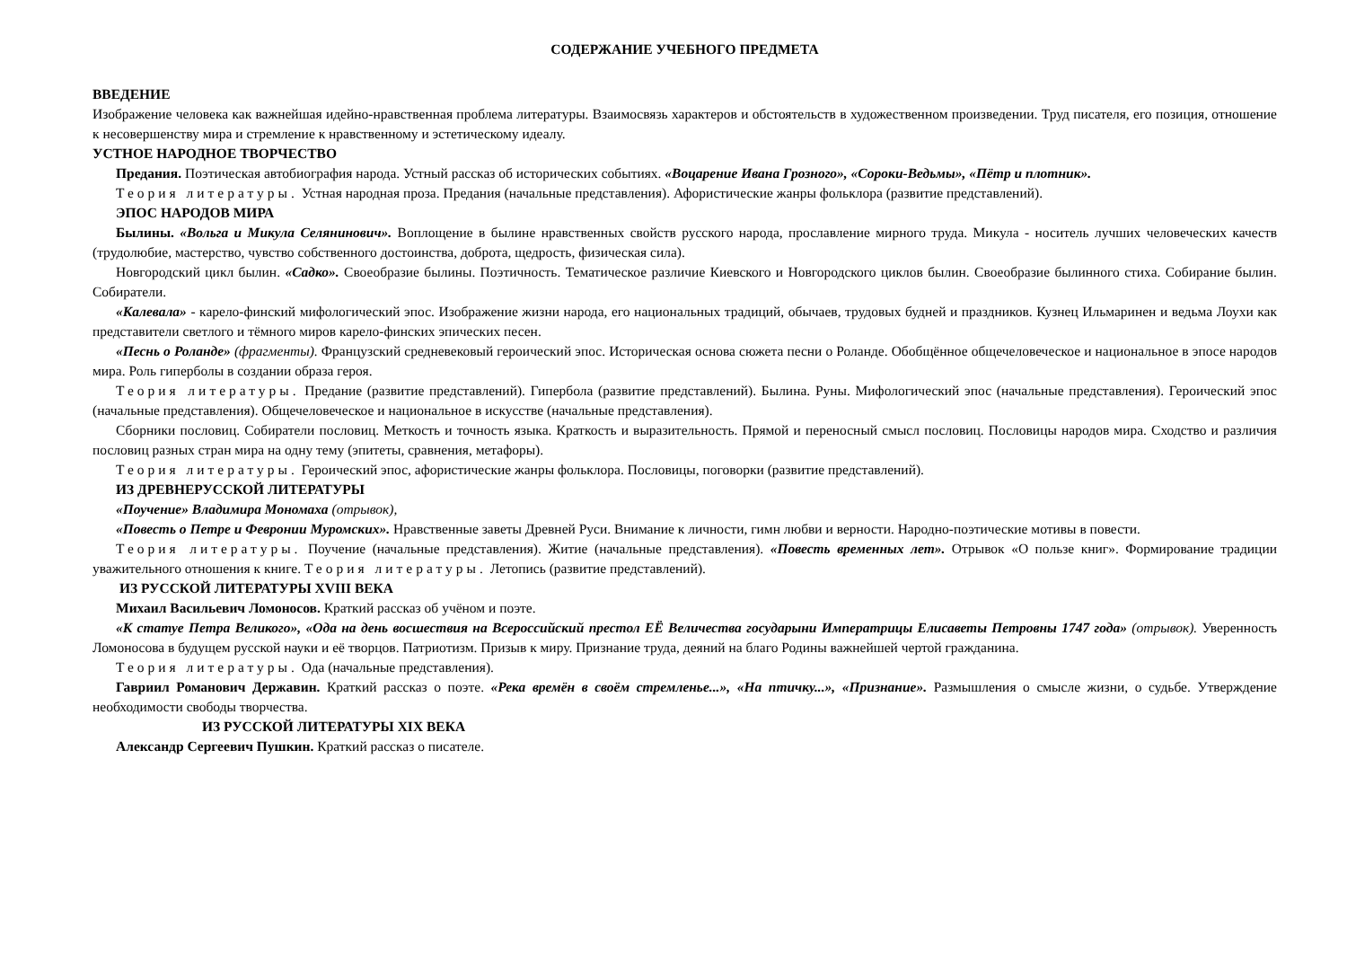СОДЕРЖАНИЕ УЧЕБНОГО ПРЕДМЕТА
ВВЕДЕНИЕ
Изображение человека как важнейшая идейно-нравственная проблема литературы. Взаимосвязь характеров и обстоятельств в художественном произведении. Труд писателя, его позиция, отношение к несовершенству мира и стремление к нравственному и эстетическому идеалу.
УСТНОЕ НАРОДНОЕ ТВОРЧЕСТВО
Предания. Поэтическая автобиография народа. Устный рассказ об исторических событиях. «Воцарение Ивана Грозного», «Сороки-Ведьмы», «Пётр и плотник».
Теория литературы. Устная народная проза. Предания (начальные представления). Афористические жанры фольклора (развитие представлений).
ЭПОС НАРОДОВ МИРА
Былины. «Вольга и Микула Селянинович». Воплощение в былине нравственных свойств русского народа, прославление мирного труда. Микула - носитель лучших человеческих качеств (трудолюбие, мастерство, чувство собственного достоинства, доброта, щедрость, физическая сила).
Новгородский цикл былин. «Садко». Своеобразие былины. Поэтичность. Тематическое различие Киевского и Новгородского циклов былин. Своеобразие былинного стиха. Собирание былин. Собиратели.
«Калевала» - карело-финский мифологический эпос. Изображение жизни народа, его национальных традиций, обычаев, трудовых будней и праздников. Кузнец Ильмаринен и ведьма Лоухи как представители светлого и тёмного миров карело-финских эпических песен.
«Песнь о Роланде» (фрагменты). Французский средневековый героический эпос. Историческая основа сюжета песни о Роланде. Обобщённое общечеловеческое и национальное в эпосе народов мира. Роль гиперболы в создании образа героя.
Теория литературы. Предание (развитие представлений). Гипербола (развитие представлений). Былина. Руны. Мифологический эпос (начальные представления). Героический эпос (начальные представления). Общечеловеческое и национальное в искусстве (начальные представления).
Сборники пословиц. Собиратели пословиц. Меткость и точность языка. Краткость и выразительность. Прямой и переносный смысл пословиц. Пословицы народов мира. Сходство и различия пословиц разных стран мира на одну тему (эпитеты, сравнения, метафоры).
Теория литературы. Героический эпос, афористические жанры фольклора. Пословицы, поговорки (развитие представлений).
ИЗ ДРЕВНЕРУССКОЙ ЛИТЕРАТУРЫ
«Поучение» Владимира Мономаха (отрывок),
«Повесть о Петре и Февронии Муромских». Нравственные заветы Древней Руси. Внимание к личности, гимн любви и верности. Народно-поэтические мотивы в повести.
Теория литературы. Поучение (начальные представления). Житие (начальные представления). «Повесть временных лет». Отрывок «О пользе книг». Формирование традиции уважительного отношения к книге. Теория литературы. Летопись (развитие представлений).
ИЗ РУССКОЙ ЛИТЕРАТУРЫ XVIII ВЕКА
Михаил Васильевич Ломоносов. Краткий рассказ об учёном и поэте.
«К статуе Петра Великого», «Ода на день восшествия на Всероссийский престол ЕЁ Величества государыни Императрицы Елисаветы Петровны 1747 года» (отрывок). Уверенность Ломоносова в будущем русской науки и её творцов. Патриотизм. Призыв к миру. Признание труда, деяний на благо Родины важнейшей чертой гражданина.
Теория литературы. Ода (начальные представления).
Гавриил Романович Державин. Краткий рассказ о поэте. «Река времён в своём стремленье...», «На птичку...», «Признание». Размышления о смысле жизни, о судьбе. Утверждение необходимости свободы творчества.
ИЗ РУССКОЙ ЛИТЕРАТУРЫ XIX ВЕКА
Александр Сергеевич Пушкин. Краткий рассказ о писателе.